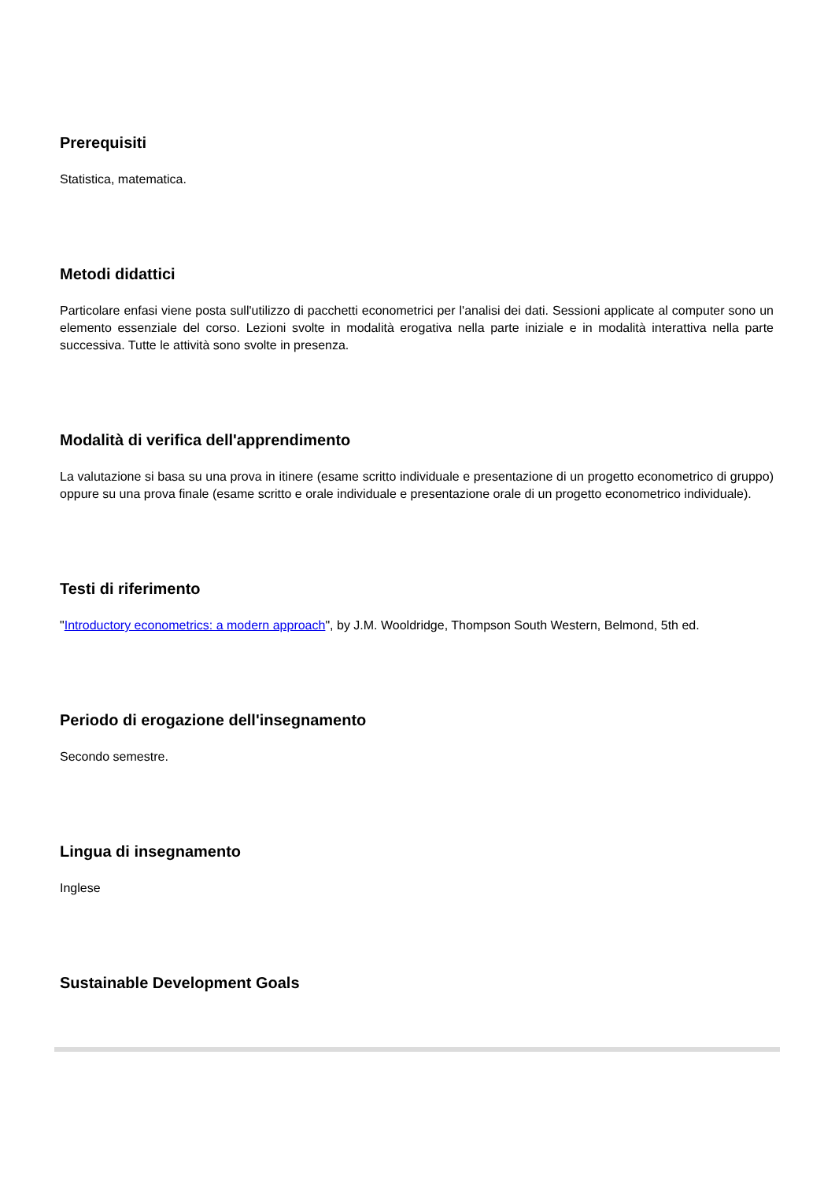Prerequisiti
Statistica, matematica.
Metodi didattici
Particolare enfasi viene posta sull'utilizzo di pacchetti econometrici per l'analisi dei dati. Sessioni applicate al computer sono un elemento essenziale del corso. Lezioni svolte in modalità erogativa nella parte iniziale e in modalità interattiva nella parte successiva. Tutte le attività sono svolte in presenza.
Modalità di verifica dell'apprendimento
La valutazione si basa su una prova in itinere (esame scritto individuale e presentazione di un progetto econometrico di gruppo) oppure su una prova finale (esame scritto e orale individuale e presentazione orale di un progetto econometrico individuale).
Testi di riferimento
"Introductory econometrics: a modern approach", by J.M. Wooldridge, Thompson South Western, Belmond, 5th ed.
Periodo di erogazione dell'insegnamento
Secondo semestre.
Lingua di insegnamento
Inglese
Sustainable Development Goals